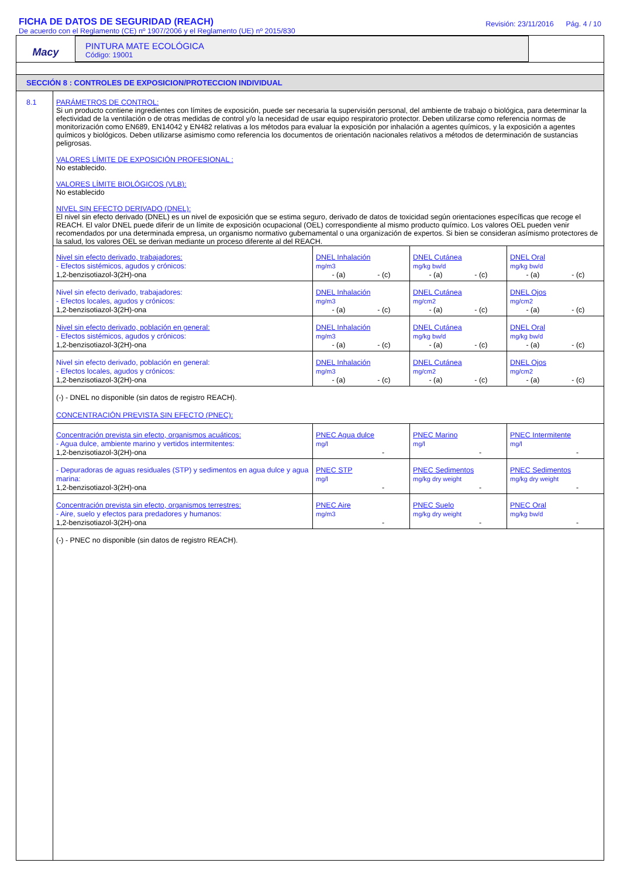FICHA DE DATOS DE SEGURIDAD (REACH)
De acuerdo con el Reglamento (CE) nº 1907/2006 y el Reglamento (UE) nº 2015/830
Revisión: 23/11/2016 Pág. 4 / 10
Macy
PINTURA MATE ECOLÓGICA
Código: 19001
SECCIÓN 8 : CONTROLES DE EXPOSICION/PROTECCION INDIVIDUAL
8.1 PARÁMETROS DE CONTROL:
Si un producto contiene ingredientes con límites de exposición, puede ser necesaria la supervisión personal, del ambiente de trabajo o biológica, para determinar la efectividad de la ventilación o de otras medidas de control y/o la necesidad de usar equipo respiratorio protector. Deben utilizarse como referencia normas de monitorización como EN689, EN14042 y EN482 relativas a los métodos para evaluar la exposición por inhalación a agentes químicos, y la exposición a agentes químicos y biológicos. Deben utilizarse asimismo como referencia los documentos de orientación nacionales relativos a métodos de determinación de sustancias peligrosas.
VALORES LÍMITE DE EXPOSICIÓN PROFESIONAL :
No establecido.
VALORES LÍMITE BIOLÓGICOS (VLB):
No establecido
NIVEL SIN EFECTO DERIVADO (DNEL):
El nivel sin efecto derivado (DNEL) es un nivel de exposición que se estima seguro, derivado de datos de toxicidad según orientaciones específicas que recoge el REACH. El valor DNEL puede diferir de un límite de exposición ocupacional (OEL) correspondiente al mismo producto químico. Los valores OEL pueden venir recomendados por una determinada empresa, un organismo normativo gubernamental o una organización de expertos. Si bien se consideran asímismo protectores de la salud, los valores OEL se derivan mediante un proceso diferente al del REACH.
| Nivel sin efecto derivado, trabajadores: - Efectos sistémicos, agudos y crónicos: 1,2-benzisotiazol-3(2H)-ona | DNEL Inhalación mg/m3 - (a) - (c) | DNEL Cutánea mg/kg bw/d - (a) - (c) | DNEL Oral mg/kg bw/d - (a) - (c) |
| Nivel sin efecto derivado, trabajadores: - Efectos locales, agudos y crónicos: 1,2-benzisotiazol-3(2H)-ona | DNEL Inhalación mg/m3 - (a) - (c) | DNEL Cutánea mg/cm2 - (a) - (c) | DNEL Ojos mg/cm2 - (a) - (c) |
| Nivel sin efecto derivado, población en general: - Efectos sistémicos, agudos y crónicos: 1,2-benzisotiazol-3(2H)-ona | DNEL Inhalación mg/m3 - (a) - (c) | DNEL Cutánea mg/kg bw/d - (a) - (c) | DNEL Oral mg/kg bw/d - (a) - (c) |
| Nivel sin efecto derivado, población en general: - Efectos locales, agudos y crónicos: 1,2-benzisotiazol-3(2H)-ona | DNEL Inhalación mg/m3 - (a) - (c) | DNEL Cutánea mg/cm2 - (a) - (c) | DNEL Ojos mg/cm2 - (a) - (c) |
| (-) - DNEL no disponible (sin datos de registro REACH). CONCENTRACIÓN PREVISTA SIN EFECTO (PNEC): | | | |
| Concentración prevista sin efecto, organismos acuáticos: - Agua dulce, ambiente marino y vertidos intermitentes: 1,2-benzisotiazol-3(2H)-ona | PNEC Agua dulce mg/l - | PNEC Marino mg/l - | PNEC Intermitente mg/l - |
| - Depuradoras de aguas residuales (STP) y sedimentos en agua dulce y agua marina: 1,2-benzisotiazol-3(2H)-ona | PNEC STP mg/l - | PNEC Sedimentos mg/kg dry weight - | PNEC Sedimentos mg/kg dry weight - |
| Concentración prevista sin efecto, organismos terrestres: - Aire, suelo y efectos para predadores y humanos: 1,2-benzisotiazol-3(2H)-ona | PNEC Aire mg/m3 - | PNEC Suelo mg/kg dry weight - | PNEC Oral mg/kg bw/d - |
| (-) - PNEC no disponible (sin datos de registro REACH). | | | |